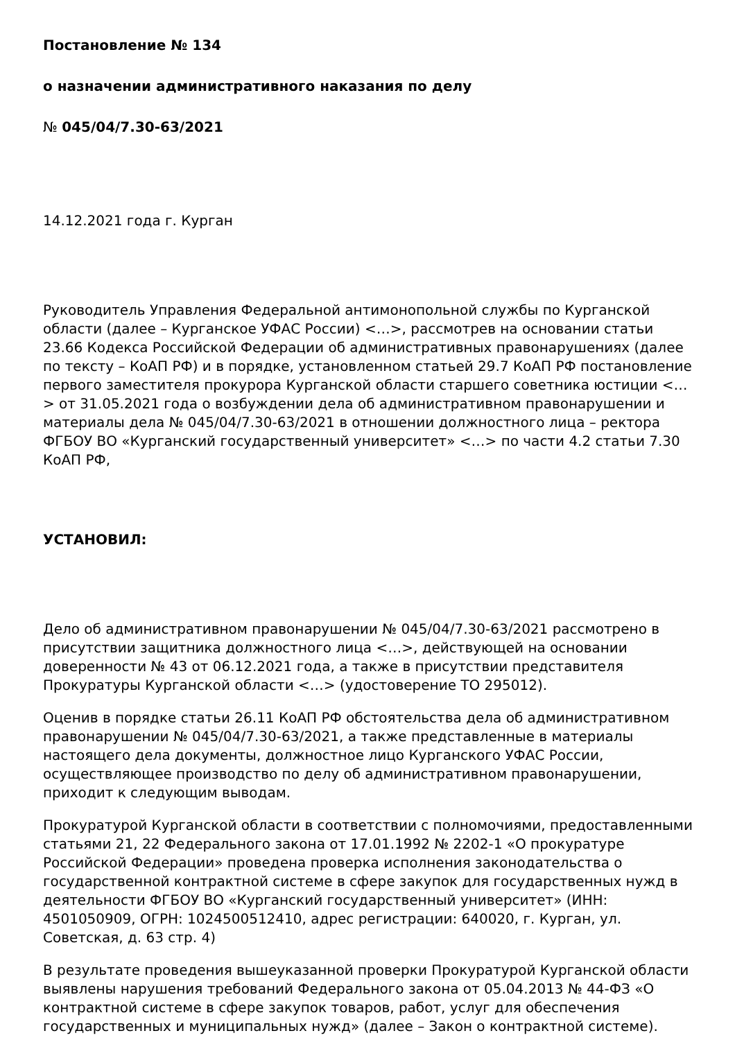Постановление № 134
о назначении административного наказания по делу
№ 045/04/7.30-63/2021
14.12.2021 года г. Курган
Руководитель Управления Федеральной антимонопольной службы по Курганской области (далее – Курганское УФАС России) <…>, рассмотрев на основании статьи 23.66 Кодекса Российской Федерации об административных правонарушениях (далее по тексту – КоАП РФ) и в порядке, установленном статьей 29.7 КоАП РФ постановление первого заместителя прокурора Курганской области старшего советника юстиции <…> от 31.05.2021 года о возбуждении дела об административном правонарушении и материалы дела № 045/04/7.30-63/2021 в отношении должностного лица – ректора ФГБОУ ВО «Курганский государственный университет» <…> по части 4.2 статьи 7.30 КоАП РФ,
УСТАНОВИЛ:
Дело об административном правонарушении № 045/04/7.30-63/2021 рассмотрено в присутствии защитника должностного лица <…>, действующей на основании доверенности № 43 от 06.12.2021 года, а также в присутствии представителя Прокуратуры Курганской области <…> (удостоверение ТО 295012).
Оценив в порядке статьи 26.11 КоАП РФ обстоятельства дела об административном правонарушении № 045/04/7.30-63/2021, а также представленные в материалы настоящего дела документы, должностное лицо Курганского УФАС России, осуществляющее производство по делу об административном правонарушении, приходит к следующим выводам.
Прокуратурой Курганской области в соответствии с полномочиями, предоставленными статьями 21, 22 Федерального закона от 17.01.1992 № 2202-1 «О прокуратуре Российской Федерации» проведена проверка исполнения законодательства о государственной контрактной системе в сфере закупок для государственных нужд в деятельности ФГБОУ ВО «Курганский государственный университет» (ИНН: 4501050909, ОГРН: 1024500512410, адрес регистрации: 640020, г. Курган, ул. Советская, д. 63 стр. 4)
В результате проведения вышеуказанной проверки Прокуратурой Курганской области выявлены нарушения требований Федерального закона от 05.04.2013 № 44-ФЗ «О контрактной системе в сфере закупок товаров, работ, услуг для обеспечения государственных и муниципальных нужд» (далее – Закон о контрактной системе).